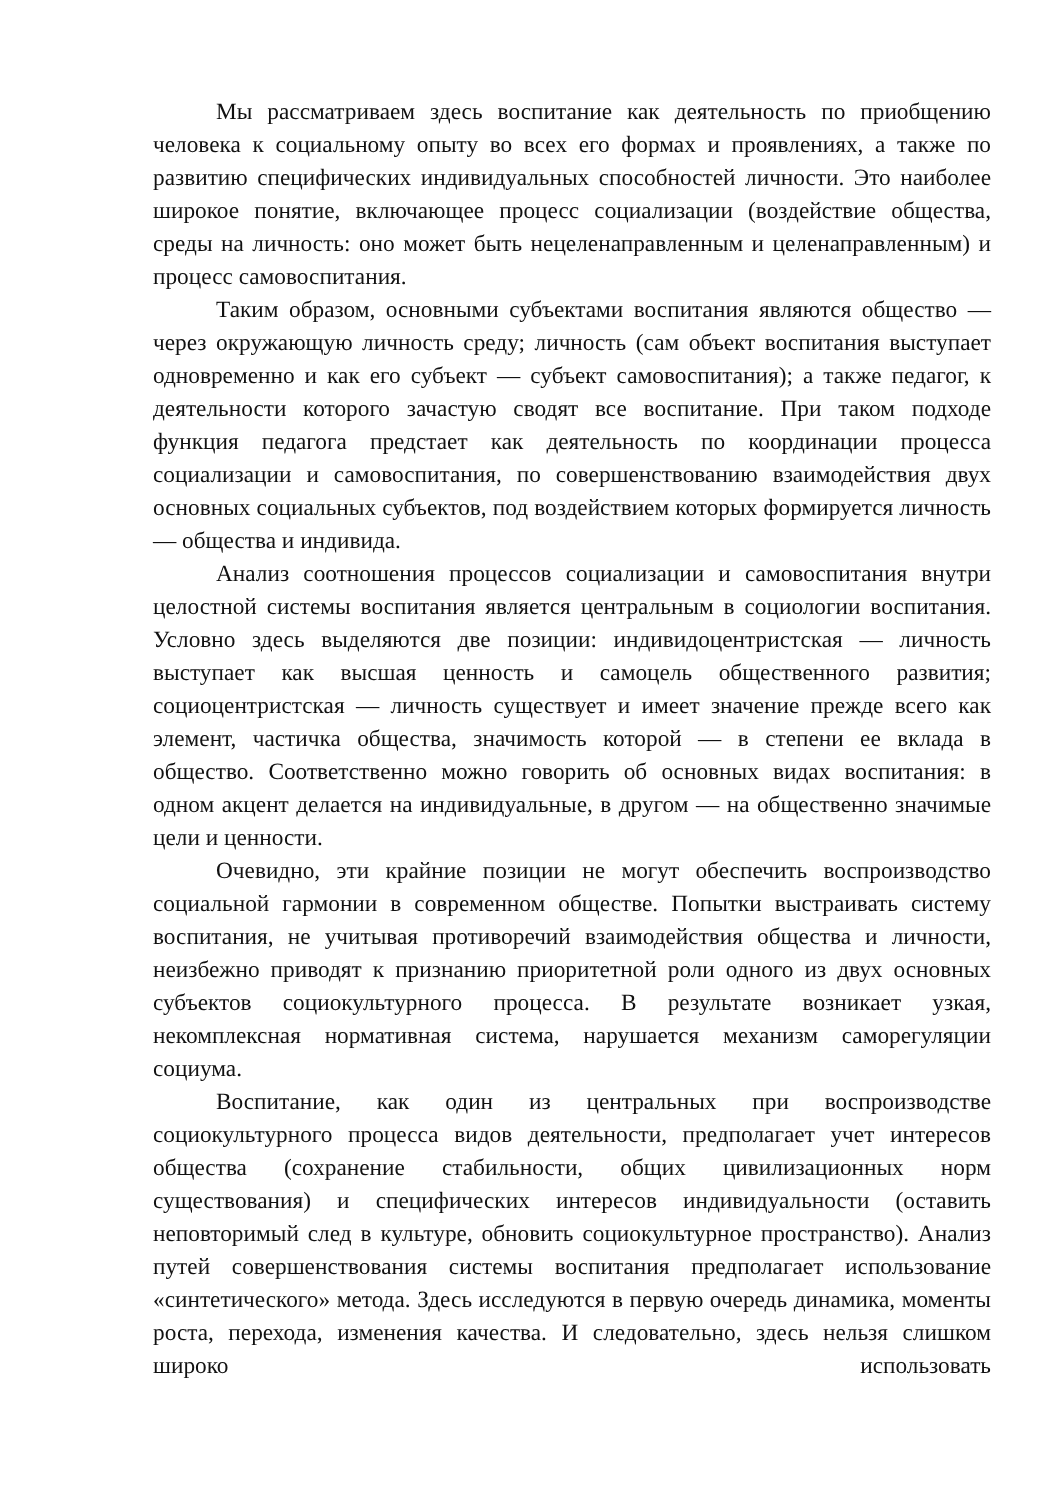Мы рассматриваем здесь воспитание как деятельность по приобщению человека к социальному опыту во всех его формах и проявлениях, а также по развитию специфических индивидуальных способностей личности. Это наиболее широкое понятие, включающее процесс социализации (воздействие общества, среды на личность: оно может быть нецеленаправленным и целенаправленным) и процесс самовоспитания.
Таким образом, основными субъектами воспитания являются общество — через окружающую личность среду; личность (сам объект воспитания выступает одновременно и как его субъект — субъект самовоспитания); а также педагог, к деятельности которого зачастую сводят все воспитание. При таком подходе функция педагога предстает как деятельность по координации процесса социализации и самовоспитания, по совершенствованию взаимодействия двух основных социальных субъектов, под воздействием которых формируется личность — общества и индивида.
Анализ соотношения процессов социализации и самовоспитания внутри целостной системы воспитания является центральным в социологии воспитания. Условно здесь выделяются две позиции: индивидоцентристская — личность выступает как высшая ценность и самоцель общественного развития; социоцентристская — личность существует и имеет значение прежде всего как элемент, частичка общества, значимость которой — в степени ее вклада в общество. Соответственно можно говорить об основных видах воспитания: в одном акцент делается на индивидуальные, в другом — на общественно значимые цели и ценности.
Очевидно, эти крайние позиции не могут обеспечить воспроизводство социальной гармонии в современном обществе. Попытки выстраивать систему воспитания, не учитывая противоречий взаимодействия общества и личности, неизбежно приводят к признанию приоритетной роли одного из двух основных субъектов социокультурного процесса. В результате возникает узкая, некомплексная нормативная система, нарушается механизм саморегуляции социума.
Воспитание, как один из центральных при воспроизводстве социокультурного процесса видов деятельности, предполагает учет интересов общества (сохранение стабильности, общих цивилизационных норм существования) и специфических интересов индивидуальности (оставить неповторимый след в культуре, обновить социокультурное пространство). Анализ путей совершенствования системы воспитания предполагает использование «синтетического» метода. Здесь исследуются в первую очередь динамика, моменты роста, перехода, изменения качества. И следовательно, здесь нельзя слишком широко использовать